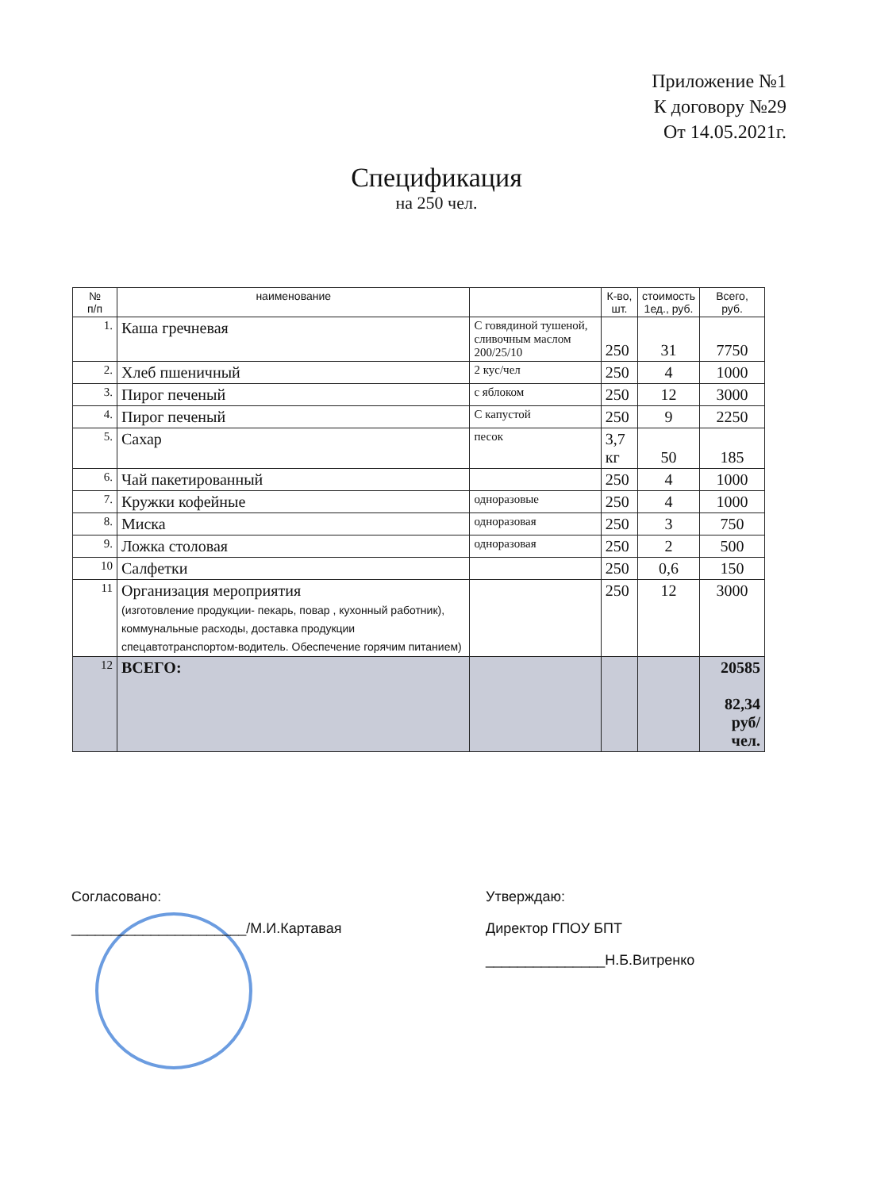Приложение №1
К договору №29
От 14.05.2021г.
Спецификация
на 250 чел.
| № п/п | наименование | | К-во, шт. | стоимость 1ед., руб. | Всего, руб. |
| --- | --- | --- | --- | --- | --- |
| 1. | Каша гречневая | С говядиной тушеной, сливочным маслом 200/25/10 | 250 | 31 | 7750 |
| 2. | Хлеб пшеничный | 2 кус/чел | 250 | 4 | 1000 |
| 3. | Пирог печеный | с яблоком | 250 | 12 | 3000 |
| 4. | Пирог печеный | С капустой | 250 | 9 | 2250 |
| 5. | Сахар | песок | 3,7 кг | 50 | 185 |
| 6. | Чай пакетированный | | 250 | 4 | 1000 |
| 7. | Кружки кофейные | одноразовые | 250 | 4 | 1000 |
| 8. | Миска | одноразовая | 250 | 3 | 750 |
| 9. | Ложка столовая | одноразовая | 250 | 2 | 500 |
| 10 | Салфетки | | 250 | 0,6 | 150 |
| 11 | Организация мероприятия (изготовление продукции- пекарь, повар , кухонный работник), коммунальные расходы, доставка продукции спецавтотранспортом-водитель. Обеспечение горячим питанием) | | 250 | 12 | 3000 |
| 12 | ВСЕГО: | | | | 20585 82,34 руб/чел. |
Согласовано:
______________________/М.И.Картавая
Утверждаю:
Директор ГПОУ БПТ
_______________Н.Б.Витренко